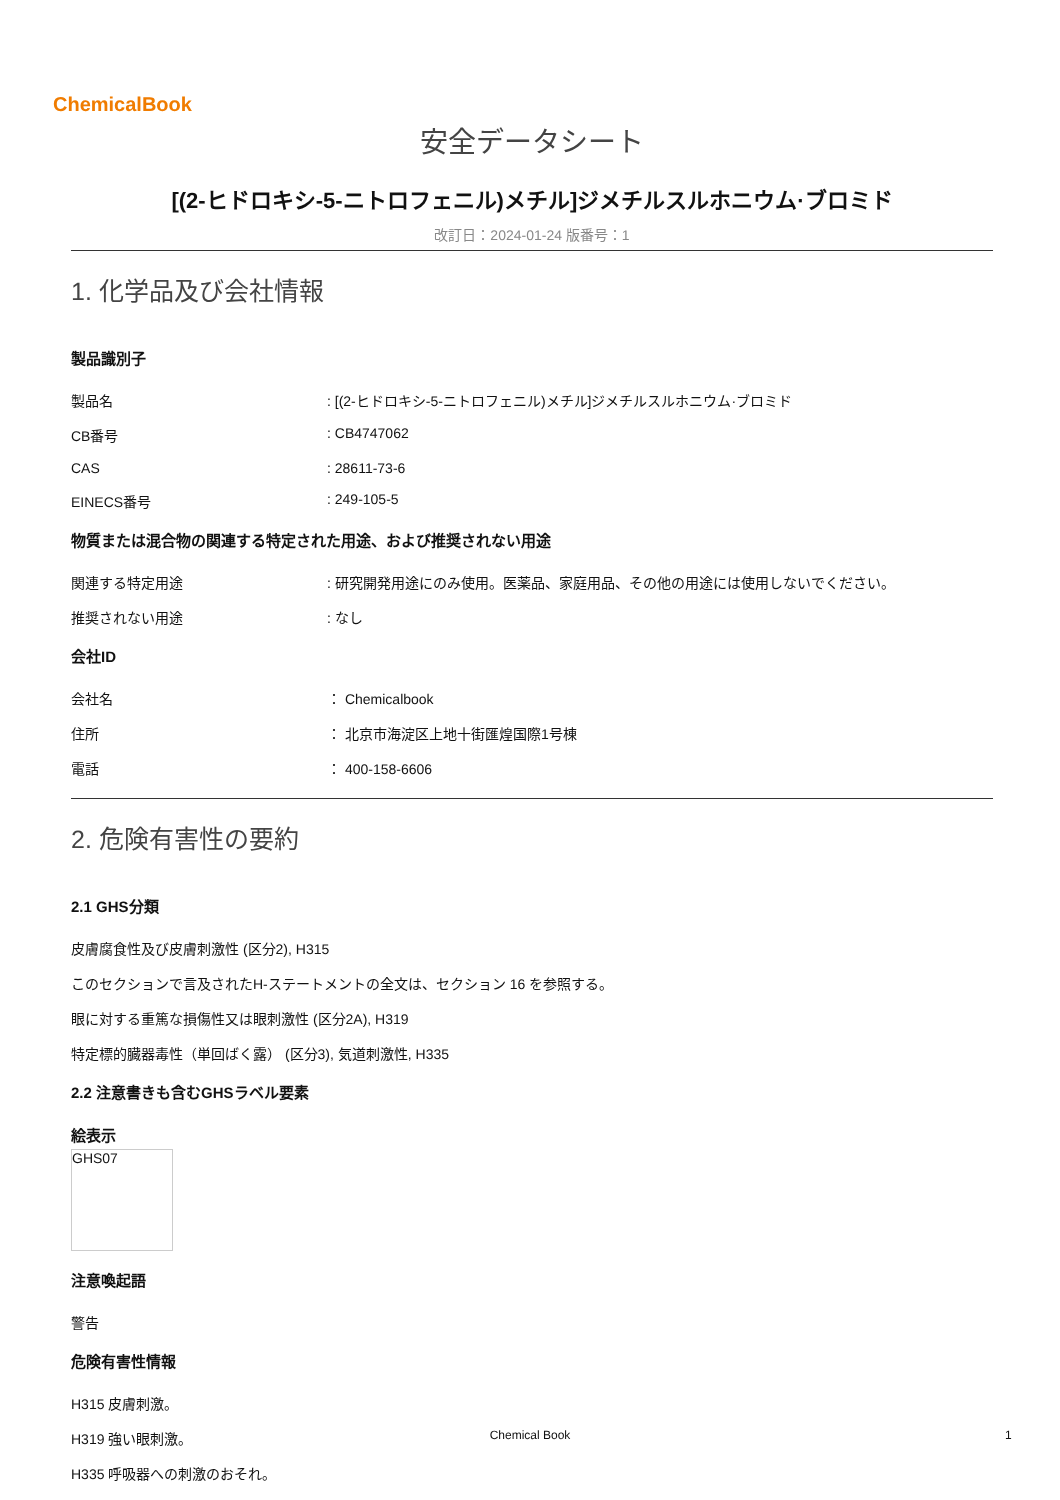ChemicalBook
安全データシート
[(2-ヒドロキシ-5-ニトロフェニル)メチル]ジメチルスルホニウム·ブロミド
改訂日：2024-01-24 版番号：1
1. 化学品及び会社情報
製品識別子
製品名 : [(2-ヒドロキシ-5-ニトロフェニル)メチル]ジメチルスルホニウム·ブロミド
CB番号 : CB4747062
CAS : 28611-73-6
EINECS番号 : 249-105-5
物質または混合物の関連する特定された用途、および推奨されない用途
関連する特定用途 : 研究開発用途にのみ使用。医薬品、家庭用品、その他の用途には使用しないでください。
推奨されない用途 : なし
会社ID
会社名 ： Chemicalbook
住所 ： 北京市海淀区上地十街匯煌国際1号棟
電話 ： 400-158-6606
2. 危険有害性の要約
2.1 GHS分類
皮膚腐食性及び皮膚刺激性 (区分2), H315
このセクションで言及されたH-ステートメントの全文は、セクション 16 を参照する。
眼に対する重篤な損傷性又は眼刺激性 (区分2A), H319
特定標的臓器毒性（単回ばく露） (区分3), 気道刺激性, H335
2.2 注意書きも含むGHSラベル要素
絵表示
GHS07
注意喚起語
警告
危険有害性情報
H315 皮膚刺激。
H319 強い眼刺激。
H335 呼吸器への刺激のおそれ。
Chemical Book 1